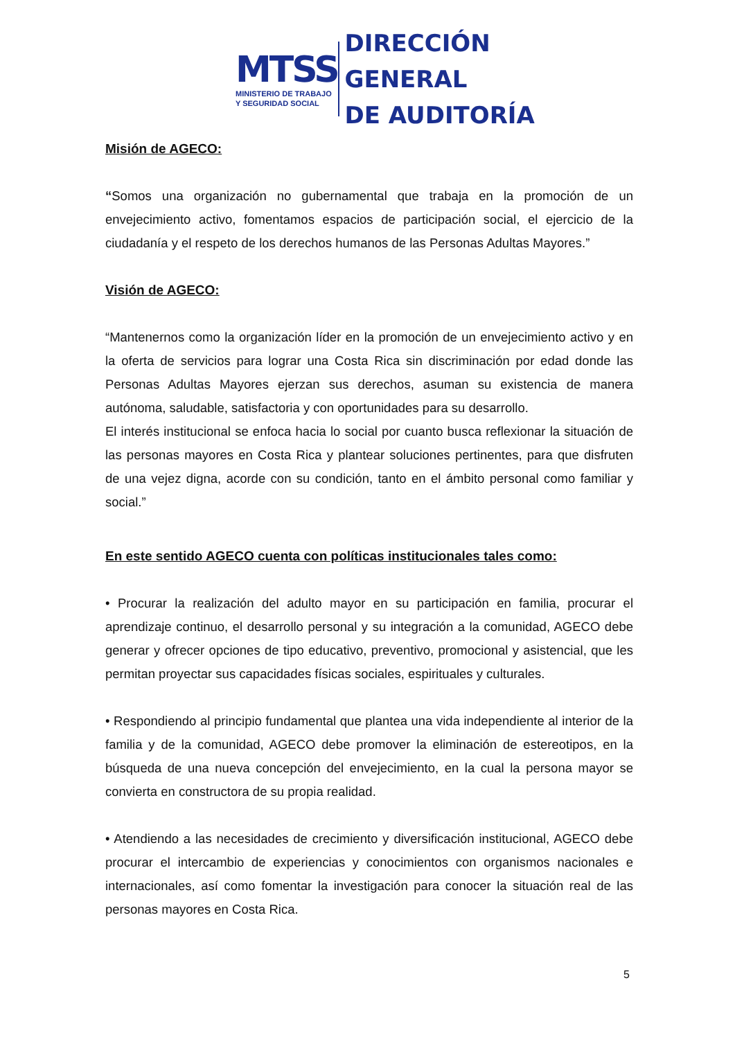MTSS
MINISTERIO DE TRABAJO
Y SEGURIDAD SOCIAL
DIRECCIÓN GENERAL
DE AUDITORÍA
Misión de AGECO:
“Somos una organización no gubernamental que trabaja en la promoción de un envejecimiento activo, fomentamos espacios de participación social, el ejercicio de la ciudadanía y el respeto de los derechos humanos de las Personas Adultas Mayores.”
Visión de AGECO:
“Mantenernos como la organización líder en la promoción de un envejecimiento activo y en la oferta de servicios para lograr una Costa Rica sin discriminación por edad donde las Personas Adultas Mayores ejerzan sus derechos, asuman su existencia de manera autónoma, saludable, satisfactoria y con oportunidades para su desarrollo.
El interés institucional se enfoca hacia lo social por cuanto busca reflexionar la situación de las personas mayores en Costa Rica y plantear soluciones pertinentes, para que disfruten de una vejez digna, acorde con su condición, tanto en el ámbito personal como familiar y social.”
En este sentido AGECO cuenta con políticas institucionales tales como:
• Procurar la realización del adulto mayor en su participación en familia, procurar el aprendizaje continuo, el desarrollo personal y su integración a la comunidad, AGECO debe generar y ofrecer opciones de tipo educativo, preventivo, promocional y asistencial, que les permitan proyectar sus capacidades físicas sociales, espirituales y culturales.
• Respondiendo al principio fundamental que plantea una vida independiente al interior de la familia y de la comunidad, AGECO debe promover la eliminación de estereotipos, en la búsqueda de una nueva concepción del envejecimiento, en la cual la persona mayor se convierta en constructora de su propia realidad.
• Atendiendo a las necesidades de crecimiento y diversificación institucional, AGECO debe procurar el intercambio de experiencias y conocimientos con organismos nacionales e internacionales, así como fomentar la investigación para conocer la situación real de las personas mayores en Costa Rica.
5